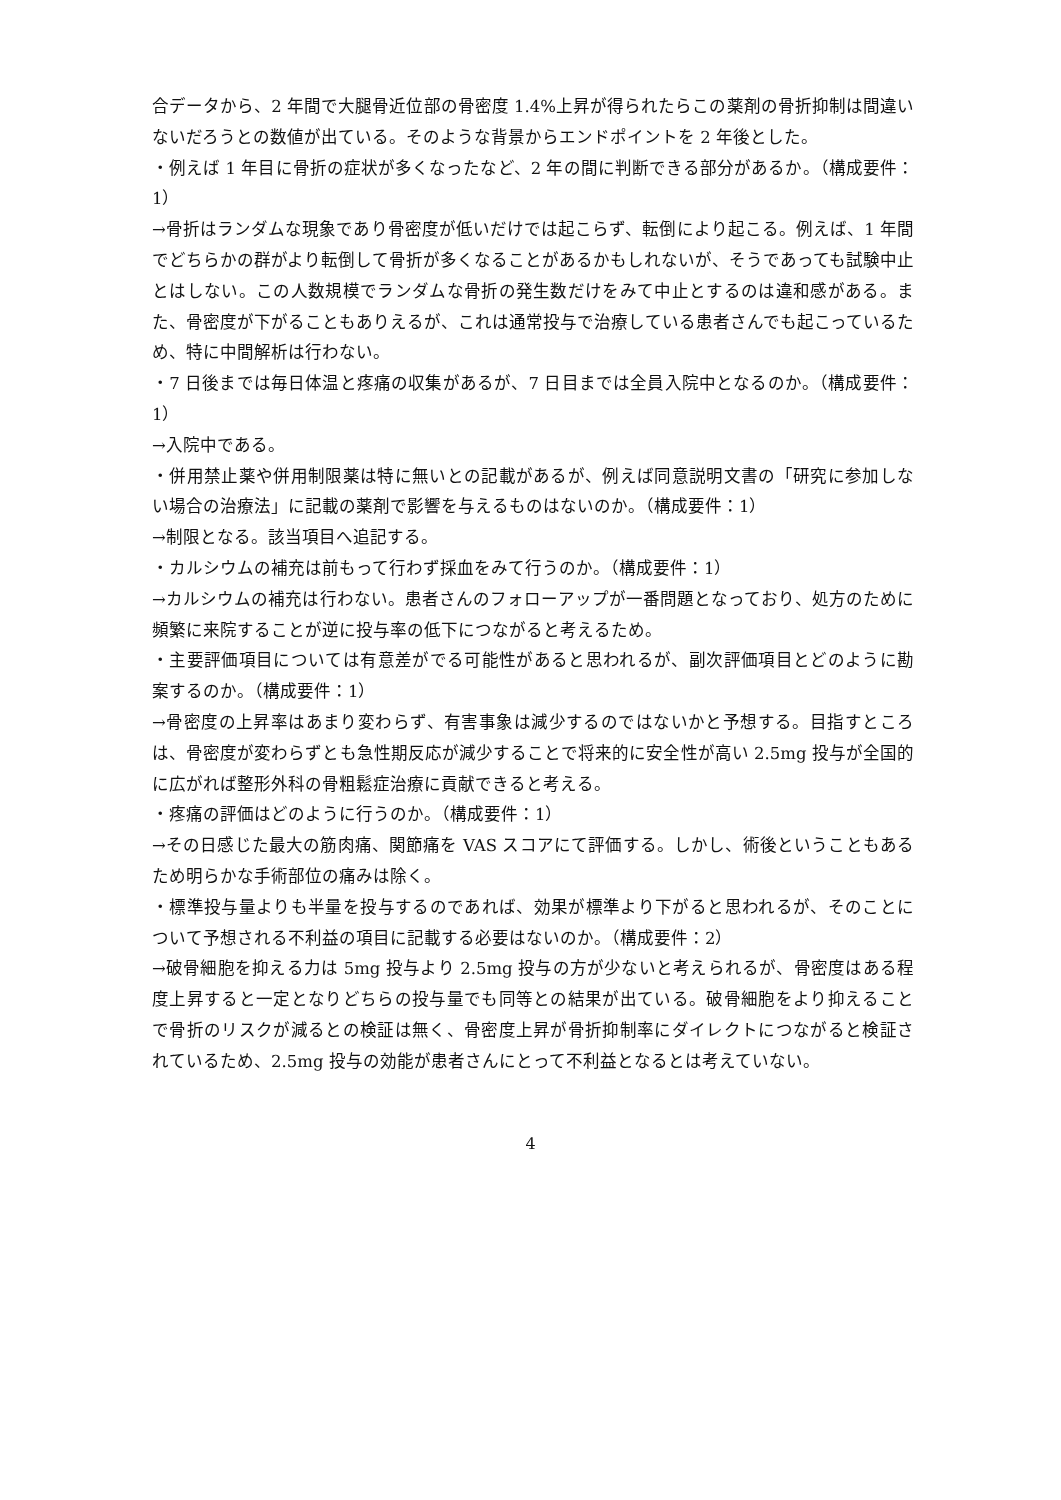合データから、2 年間で大腿骨近位部の骨密度 1.4%上昇が得られたらこの薬剤の骨折抑制は間違いないだろうとの数値が出ている。そのような背景からエンドポイントを 2 年後とした。
・例えば 1 年目に骨折の症状が多くなったなど、2 年の間に判断できる部分があるか。（構成要件：1）
→骨折はランダムな現象であり骨密度が低いだけでは起こらず、転倒により起こる。例えば、1 年間でどちらかの群がより転倒して骨折が多くなることがあるかもしれないが、そうであっても試験中止とはしない。この人数規模でランダムな骨折の発生数だけをみて中止とするのは違和感がある。また、骨密度が下がることもありえるが、これは通常投与で治療している患者さんでも起こっているため、特に中間解析は行わない。
・7 日後までは毎日体温と疼痛の収集があるが、7 日目までは全員入院中となるのか。（構成要件：1）
→入院中である。
・併用禁止薬や併用制限薬は特に無いとの記載があるが、例えば同意説明文書の「研究に参加しない場合の治療法」に記載の薬剤で影響を与えるものはないのか。（構成要件：1）
→制限となる。該当項目へ追記する。
・カルシウムの補充は前もって行わず採血をみて行うのか。（構成要件：1）
→カルシウムの補充は行わない。患者さんのフォローアップが一番問題となっており、処方のために頻繁に来院することが逆に投与率の低下につながると考えるため。
・主要評価項目については有意差がでる可能性があると思われるが、副次評価項目とどのように勘案するのか。（構成要件：1）
→骨密度の上昇率はあまり変わらず、有害事象は減少するのではないかと予想する。目指すところは、骨密度が変わらずとも急性期反応が減少することで将来的に安全性が高い 2.5mg 投与が全国的に広がれば整形外科の骨粗鬆症治療に貢献できると考える。
・疼痛の評価はどのように行うのか。（構成要件：1）
→その日感じた最大の筋肉痛、関節痛を VAS スコアにて評価する。しかし、術後ということもあるため明らかな手術部位の痛みは除く。
・標準投与量よりも半量を投与するのであれば、効果が標準より下がると思われるが、そのことについて予想される不利益の項目に記載する必要はないのか。（構成要件：2）
→破骨細胞を抑える力は 5mg 投与より 2.5mg 投与の方が少ないと考えられるが、骨密度はある程度上昇すると一定となりどちらの投与量でも同等との結果が出ている。破骨細胞をより抑えることで骨折のリスクが減るとの検証は無く、骨密度上昇が骨折抑制率にダイレクトにつながると検証されているため、2.5mg 投与の効能が患者さんにとって不利益となるとは考えていない。
4